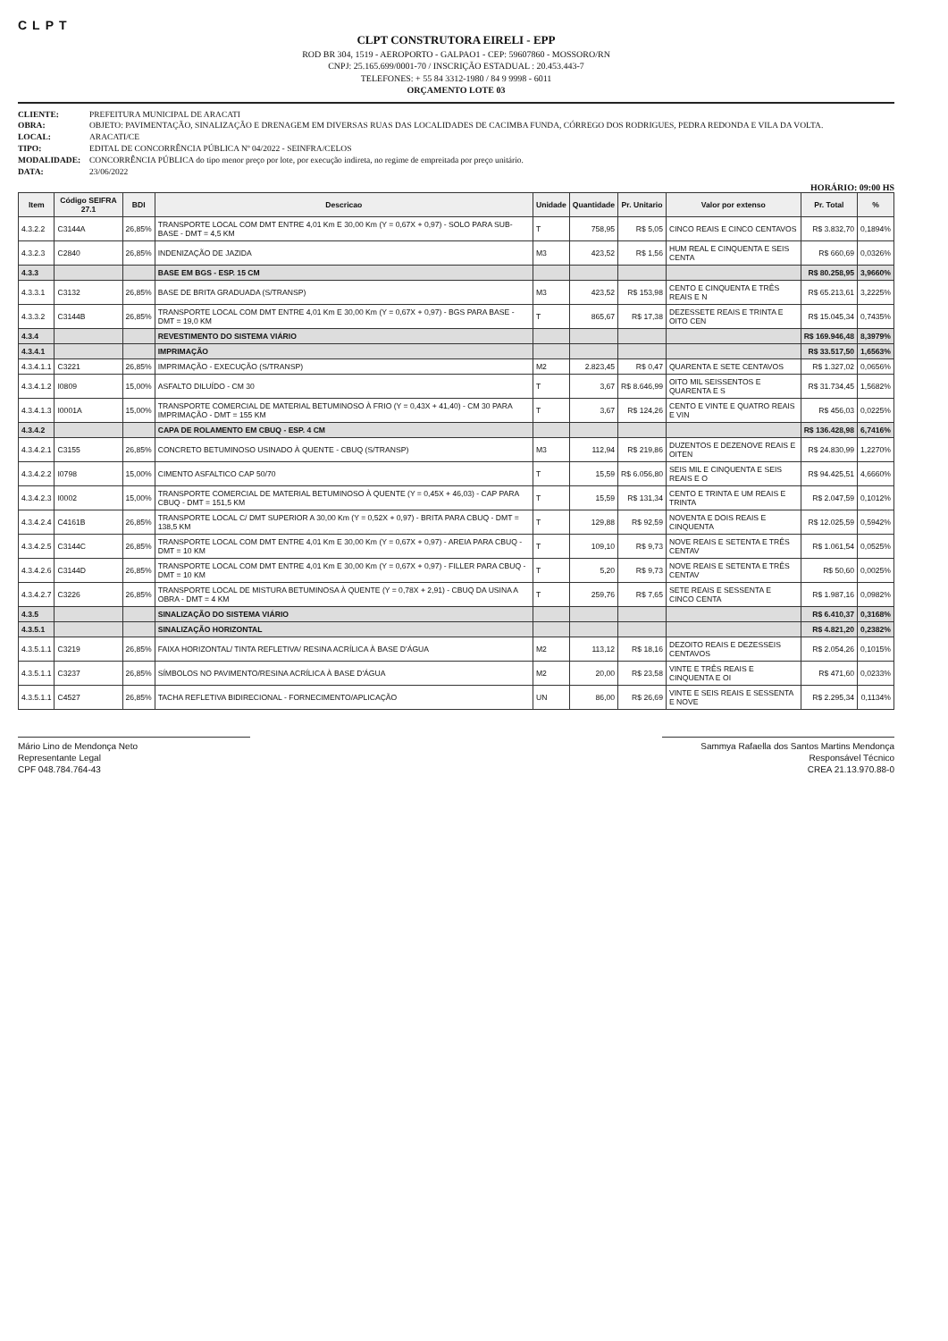CLPT
CLPT CONSTRUTORA EIRELI - EPP
ROD BR 304, 1519 - AEROPORTO - GALPAO1 - CEP: 59607860 - MOSSORO/RN
CNPJ: 25.165.699/0001-70 / INSCRIÇÃO ESTADUAL : 20.453.443-7
TELEFONES: + 55 84 3312-1980 / 84 9 9998 - 6011
ORÇAMENTO LOTE 03
CLIENTE: PREFEITURA MUNICIPAL DE ARACATI
OBRA: OBJETO: PAVIMENTAÇÃO, SINALIZAÇÃO E DRENAGEM EM DIVERSAS RUAS DAS LOCALIDADES DE CACIMBA FUNDA, CÓRREGO DOS RODRIGUES, PEDRA REDONDA E VILA DA VOLTA.
LOCAL: ARACATI/CE
TIPO: EDITAL DE CONCORRÊNCIA PÚBLICA Nº 04/2022 - SEINFRA/CELOS
MODALIDADE: CONCORRÊNCIA PÚBLICA do tipo menor preço por lote, por execução indireta, no regime de empreitada por preço unitário.
DATA: 23/06/2022
HORÁRIO: 09:00 HS
| Item | Código SEIFRA 27.1 | BDI | Descricao | Unidade | Quantidade | Pr. Unitario | Valor por extenso | Pr. Total | % |
| --- | --- | --- | --- | --- | --- | --- | --- | --- | --- |
| 4.3.2.2 | C3144A | 26,85% | TRANSPORTE LOCAL COM DMT ENTRE 4,01 Km E 30,00 Km (Y = 0,67X + 0,97) - SOLO PARA SUB-BASE - DMT = 4,5 KM | T | 758,95 | R$ 5,05 | CINCO REAIS E CINCO CENTAVOS | R$ 3.832,70 | 0,1894% |
| 4.3.2.3 | C2840 | 26,85% | INDENIZAÇÃO DE JAZIDA | M3 | 423,52 | R$ 1,56 | HUM REAL E CINQUENTA E SEIS CENTA | R$ 660,69 | 0,0326% |
| 4.3.3 | | | BASE EM BGS - ESP. 15 CM | | | | | R$ 80.258,95 | 3,9660% |
| 4.3.3.1 | C3132 | 26,85% | BASE DE BRITA GRADUADA (S/TRANSP) | M3 | 423,52 | R$ 153,98 | CENTO E CINQUENTA E TRÊS REAIS E N | R$ 65.213,61 | 3,2225% |
| 4.3.3.2 | C3144B | 26,85% | TRANSPORTE LOCAL COM DMT ENTRE 4,01 Km E 30,00 Km (Y = 0,67X + 0,97) - BGS PARA BASE - DMT = 19,0 KM | T | 865,67 | R$ 17,38 | DEZESSETE REAIS E TRINTA E OITO CEN | R$ 15.045,34 | 0,7435% |
| 4.3.4 | | | REVESTIMENTO DO SISTEMA VIÁRIO | | | | | R$ 169.946,48 | 8,3979% |
| 4.3.4.1 | | | IMPRIMAÇÃO | | | | | R$ 33.517,50 | 1,6563% |
| 4.3.4.1.1 | C3221 | 26,85% | IMPRIMAÇÃO - EXECUÇÃO (S/TRANSP) | M2 | 2.823,45 | R$ 0,47 | QUARENTA E SETE CENTAVOS | R$ 1.327,02 | 0,0656% |
| 4.3.4.1.2 | I0809 | 15,00% | ASFALTO DILUÍDO - CM 30 | T | 3,67 | R$ 8.646,99 | OITO MIL SEISSENTOS E QUARENTA E S | R$ 31.734,45 | 1,5682% |
| 4.3.4.1.3 | I0001A | 15,00% | TRANSPORTE COMERCIAL DE MATERIAL BETUMINOSO À FRIO (Y = 0,43X + 41,40) - CM 30 PARA IMPRIMAÇÃO - DMT = 155 KM | T | 3,67 | R$ 124,26 | CENTO E VINTE E QUATRO REAIS E VIN | R$ 456,03 | 0,0225% |
| 4.3.4.2 | | | CAPA DE ROLAMENTO EM CBUQ - ESP. 4 CM | | | | | R$ 136.428,98 | 6,7416% |
| 4.3.4.2.1 | C3155 | 26,85% | CONCRETO BETUMINOSO USINADO À QUENTE - CBUQ (S/TRANSP) | M3 | 112,94 | R$ 219,86 | DUZENTOS E DEZENOVE REAIS E OITEN | R$ 24.830,99 | 1,2270% |
| 4.3.4.2.2 | I0798 | 15,00% | CIMENTO ASFALTICO CAP 50/70 | T | 15,59 | R$ 6.056,80 | SEIS MIL E CINQUENTA E SEIS REAIS E O | R$ 94.425,51 | 4,6660% |
| 4.3.4.2.3 | I0002 | 15,00% | TRANSPORTE COMERCIAL DE MATERIAL BETUMINOSO À QUENTE (Y = 0,45X + 46,03) - CAP PARA CBUQ - DMT = 151,5 KM | T | 15,59 | R$ 131,34 | CENTO E TRINTA E UM REAIS E TRINTA | R$ 2.047,59 | 0,1012% |
| 4.3.4.2.4 | C4161B | 26,85% | TRANSPORTE LOCAL C/ DMT SUPERIOR A 30,00 Km (Y = 0,52X + 0,97) - BRITA PARA CBUQ - DMT = 138,5 KM | T | 129,88 | R$ 92,59 | NOVENTA E DOIS REAIS E CINQUENTA | R$ 12.025,59 | 0,5942% |
| 4.3.4.2.5 | C3144C | 26,85% | TRANSPORTE LOCAL COM DMT ENTRE 4,01 Km E 30,00 Km (Y = 0,67X + 0,97) - AREIA PARA CBUQ - DMT = 10 KM | T | 109,10 | R$ 9,73 | NOVE REAIS E SETENTA E TRÊS CENTAV | R$ 1.061,54 | 0,0525% |
| 4.3.4.2.6 | C3144D | 26,85% | TRANSPORTE LOCAL COM DMT ENTRE 4,01 Km E 30,00 Km (Y = 0,67X + 0,97) - FILLER PARA CBUQ - DMT = 10 KM | T | 5,20 | R$ 9,73 | NOVE REAIS E SETENTA E TRÊS CENTAV | R$ 50,60 | 0,0025% |
| 4.3.4.2.7 | C3226 | 26,85% | TRANSPORTE LOCAL DE MISTURA BETUMINOSA À QUENTE (Y = 0,78X + 2,91) - CBUQ DA USINA A OBRA - DMT = 4 KM | T | 259,76 | R$ 7,65 | SETE REAIS E SESSENTA E CINCO CENTA | R$ 1.987,16 | 0,0982% |
| 4.3.5 | | | SINALIZAÇÃO DO SISTEMA VIÁRIO | | | | | R$ 6.410,37 | 0,3168% |
| 4.3.5.1 | | | SINALIZAÇÃO HORIZONTAL | | | | | R$ 4.821,20 | 0,2382% |
| 4.3.5.1.1 | C3219 | 26,85% | FAIXA HORIZONTAL/ TINTA REFLETIVA/ RESINA ACRÍLICA À BASE D'ÁGUA | M2 | 113,12 | R$ 18,16 | DEZOITO REAIS E DEZESSEIS CENTAVOS | R$ 2.054,26 | 0,1015% |
| 4.3.5.1.1 | C3237 | 26,85% | SÍMBOLOS NO PAVIMENTO/RESINA ACRÍLICA À BASE D'ÁGUA | M2 | 20,00 | R$ 23,58 | VINTE E TRÊS REAIS E CINQUENTA E OI | R$ 471,60 | 0,0233% |
| 4.3.5.1.1 | C4527 | 26,85% | TACHA REFLETIVA BIDIRECIONAL - FORNECIMENTO/APLICAÇÃO | UN | 86,00 | R$ 26,69 | VINTE E SEIS REAIS E SESSENTA E NOVE | R$ 2.295,34 | 0,1134% |
Mário Lino de Mendonça Neto
Representante Legal
CPF 048.784.764-43
Sammya Rafaella dos Santos Martins Mendonça
Responsável Técnico
CREA 21.13.970.88-0